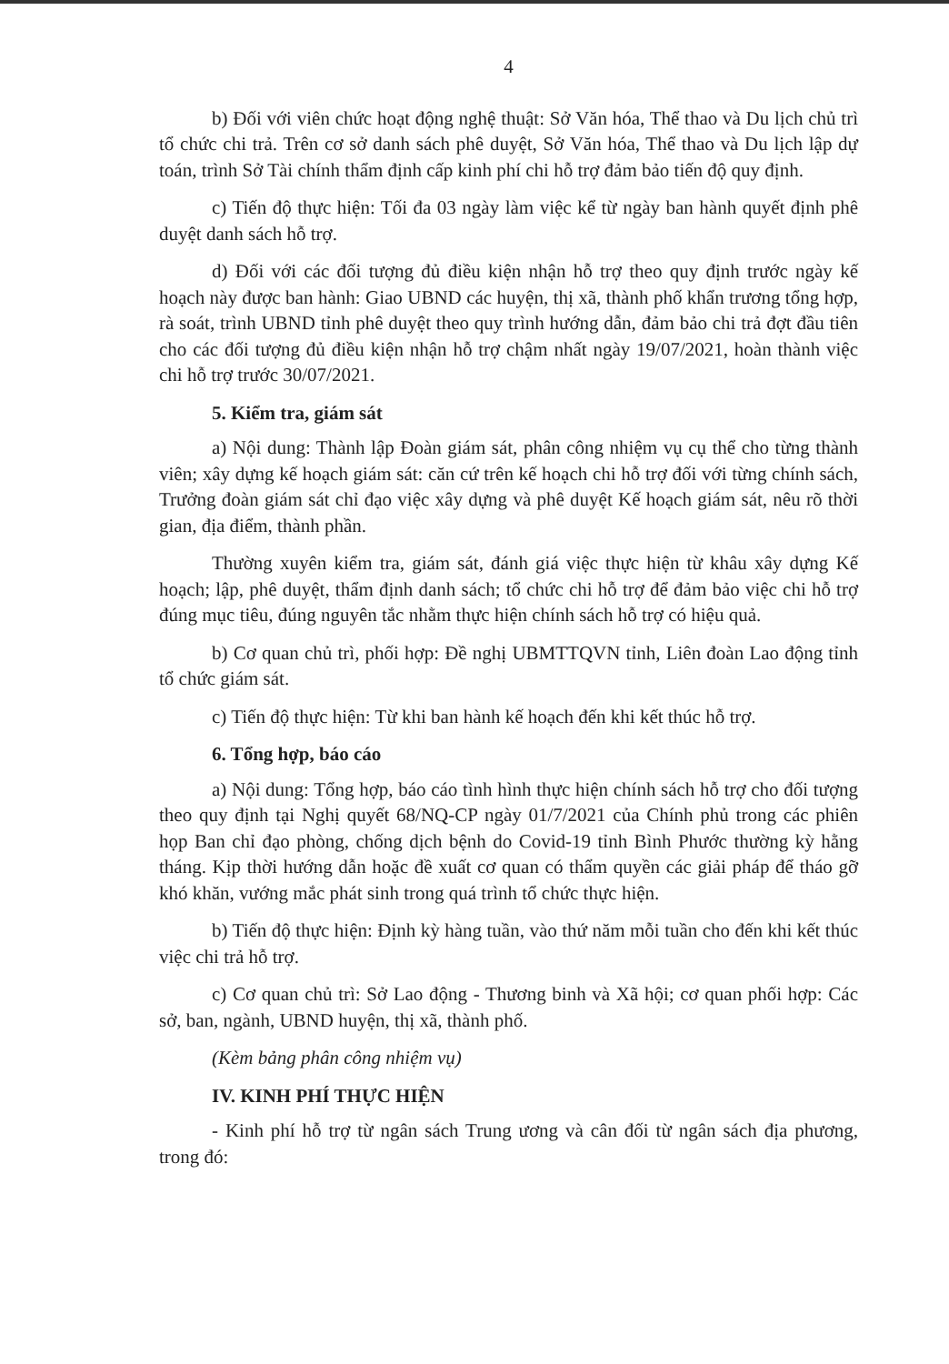4
b) Đối với viên chức hoạt động nghệ thuật: Sở Văn hóa, Thể thao và Du lịch chủ trì tổ chức chi trả. Trên cơ sở danh sách phê duyệt, Sở Văn hóa, Thể thao và Du lịch lập dự toán, trình Sở Tài chính thẩm định cấp kinh phí chi hỗ trợ đảm bảo tiến độ quy định.
c) Tiến độ thực hiện: Tối đa 03 ngày làm việc kể từ ngày ban hành quyết định phê duyệt danh sách hỗ trợ.
d) Đối với các đối tượng đủ điều kiện nhận hỗ trợ theo quy định trước ngày kế hoạch này được ban hành: Giao UBND các huyện, thị xã, thành phố khẩn trương tổng hợp, rà soát, trình UBND tỉnh phê duyệt theo quy trình hướng dẫn, đảm bảo chi trả đợt đầu tiên cho các đối tượng đủ điều kiện nhận hỗ trợ chậm nhất ngày 19/07/2021, hoàn thành việc chi hỗ trợ trước 30/07/2021.
5. Kiểm tra, giám sát
a) Nội dung: Thành lập Đoàn giám sát, phân công nhiệm vụ cụ thể cho từng thành viên; xây dựng kế hoạch giám sát: căn cứ trên kế hoạch chi hỗ trợ đối với từng chính sách, Trưởng đoàn giám sát chỉ đạo việc xây dựng và phê duyệt Kế hoạch giám sát, nêu rõ thời gian, địa điểm, thành phần.
Thường xuyên kiểm tra, giám sát, đánh giá việc thực hiện từ khâu xây dựng Kế hoạch; lập, phê duyệt, thẩm định danh sách; tổ chức chi hỗ trợ để đảm bảo việc chi hỗ trợ đúng mục tiêu, đúng nguyên tắc nhằm thực hiện chính sách hỗ trợ có hiệu quả.
b) Cơ quan chủ trì, phối hợp: Đề nghị UBMTTQVN tỉnh, Liên đoàn Lao động tỉnh tổ chức giám sát.
c) Tiến độ thực hiện: Từ khi ban hành kế hoạch đến khi kết thúc hỗ trợ.
6. Tổng hợp, báo cáo
a) Nội dung: Tổng hợp, báo cáo tình hình thực hiện chính sách hỗ trợ cho đối tượng theo quy định tại Nghị quyết 68/NQ-CP ngày 01/7/2021 của Chính phủ trong các phiên họp Ban chỉ đạo phòng, chống dịch bệnh do Covid-19 tỉnh Bình Phước thường kỳ hằng tháng. Kịp thời hướng dẫn hoặc đề xuất cơ quan có thẩm quyền các giải pháp để tháo gỡ khó khăn, vướng mắc phát sinh trong quá trình tổ chức thực hiện.
b) Tiến độ thực hiện: Định kỳ hàng tuần, vào thứ năm mỗi tuần cho đến khi kết thúc việc chi trả hỗ trợ.
c) Cơ quan chủ trì: Sở Lao động - Thương binh và Xã hội; cơ quan phối hợp: Các sở, ban, ngành, UBND huyện, thị xã, thành phố.
(Kèm bảng phân công nhiệm vụ)
IV. KINH PHÍ THỰC HIỆN
- Kinh phí hỗ trợ từ ngân sách Trung ương và cân đối từ ngân sách địa phương, trong đó: